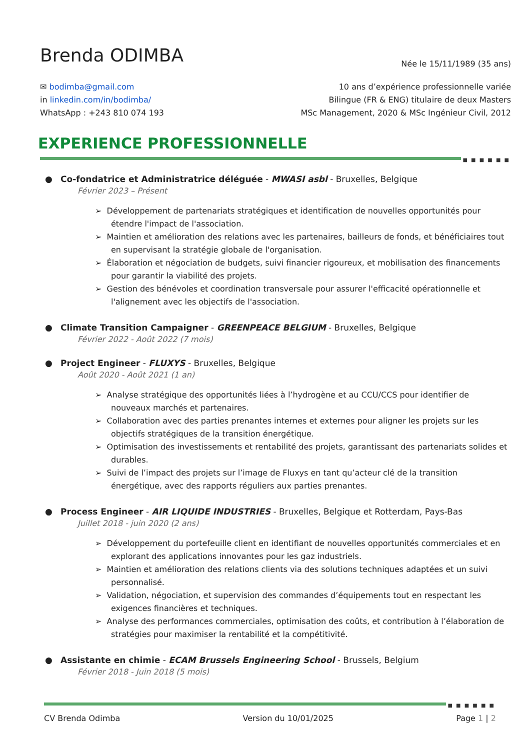Brenda ODIMBA
Née le 15/11/1989 (35 ans)
✉ bodimba@gmail.com
in linkedin.com/in/bodimba/
WhatsApp : +243 810 074 193
10 ans d’expérience professionnelle variée
Bilingue (FR & ENG) titulaire de deux Masters
MSc Management, 2020 & MSc Ingénieur Civil, 2012
EXPERIENCE PROFESSIONNELLE
■ ■ ■ ■ ■ ■
● Co-fondatrice et Administratrice déléguée - MWASI asbl - Bruxelles, Belgique
Février 2023 – Présent
➢ Développement de partenariats stratégiques et identification de nouvelles opportunités pour étendre l'impact de l'association.
➢ Maintien et amélioration des relations avec les partenaires, bailleurs de fonds, et bénéficiaires tout en supervisant la stratégie globale de l'organisation.
➢ Élaboration et négociation de budgets, suivi financier rigoureux, et mobilisation des financements pour garantir la viabilité des projets.
➢ Gestion des bénévoles et coordination transversale pour assurer l'efficacité opérationnelle et l'alignement avec les objectifs de l'association.
● Climate Transition Campaigner - GREENPEACE BELGIUM - Bruxelles, Belgique
Février 2022 - Août 2022 (7 mois)
● Project Engineer - FLUXYS - Bruxelles, Belgique
Août 2020 - Août 2021 (1 an)
➢ Analyse stratégique des opportunités liées à l’hydrogène et au CCU/CCS pour identifier de nouveaux marchés et partenaires.
➢ Collaboration avec des parties prenantes internes et externes pour aligner les projets sur les objectifs stratégiques de la transition énergétique.
➢ Optimisation des investissements et rentabilité des projets, garantissant des partenariats solides et durables.
➢ Suivi de l’impact des projets sur l’image de Fluxys en tant qu’acteur clé de la transition énergétique, avec des rapports réguliers aux parties prenantes.
● Process Engineer - AIR LIQUIDE INDUSTRIES - Bruxelles, Belgique et Rotterdam, Pays-Bas
Juillet 2018 - juin 2020 (2 ans)
➢ Développement du portefeuille client en identifiant de nouvelles opportunités commerciales et en explorant des applications innovantes pour les gaz industriels.
➢ Maintien et amélioration des relations clients via des solutions techniques adaptées et un suivi personnalisé.
➢ Validation, négociation, et supervision des commandes d’équipements tout en respectant les exigences financières et techniques.
➢ Analyse des performances commerciales, optimisation des coûts, et contribution à l’élaboration de stratégies pour maximiser la rentabilité et la compétitivité.
● Assistante en chimie - ECAM Brussels Engineering School - Brussels, Belgium
Février 2018 - Juin 2018 (5 mois)
■ ■ ■ ■ ■ ■
CV Brenda Odimba Version du 10/01/2025 Page 1 | 2